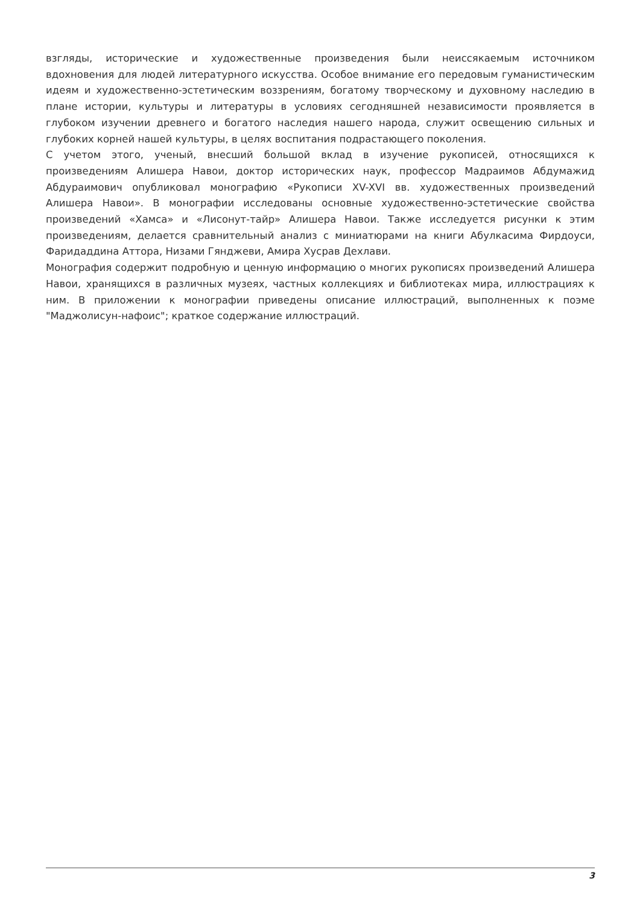взгляды, исторические и художественные произведения были неиссякаемым источником вдохновения для людей литературного искусства. Особое внимание его передовым гуманистическим идеям и художественно-эстетическим воззрениям, богатому творческому и духовному наследию в плане истории, культуры и литературы в условиях сегодняшней независимости проявляется в глубоком изучении древнего и богатого наследия нашего народа, служит освещению сильных и глубоких корней нашей культуры, в целях воспитания подрастающего поколения.
С учетом этого, ученый, внесший большой вклад в изучение рукописей, относящихся к произведениям Алишера Навои, доктор исторических наук, профессор Мадраимов Абдумажид Абдураимович опубликовал монографию «Рукописи XV-XVI вв. художественных произведений Алишера Навои». В монографии исследованы основные художественно-эстетические свойства произведений «Хамса» и «Лисонут-тайр» Алишера Навои. Также исследуется рисунки к этим произведениям, делается сравнительный анализ с миниатюрами на книги Абулкасима Фирдоуси, Фаридаддина Аттора, Низами Гянджеви, Амира Хусрав Дехлави.
Монография содержит подробную и ценную информацию о многих рукописях произведений Алишера Навои, хранящихся в различных музеях, частных коллекциях и библиотеках мира, иллюстрациях к ним. В приложении к монографии приведены описание иллюстраций, выполненных к поэме "Маджолисун-нафоис"; краткое содержание иллюстраций.
3